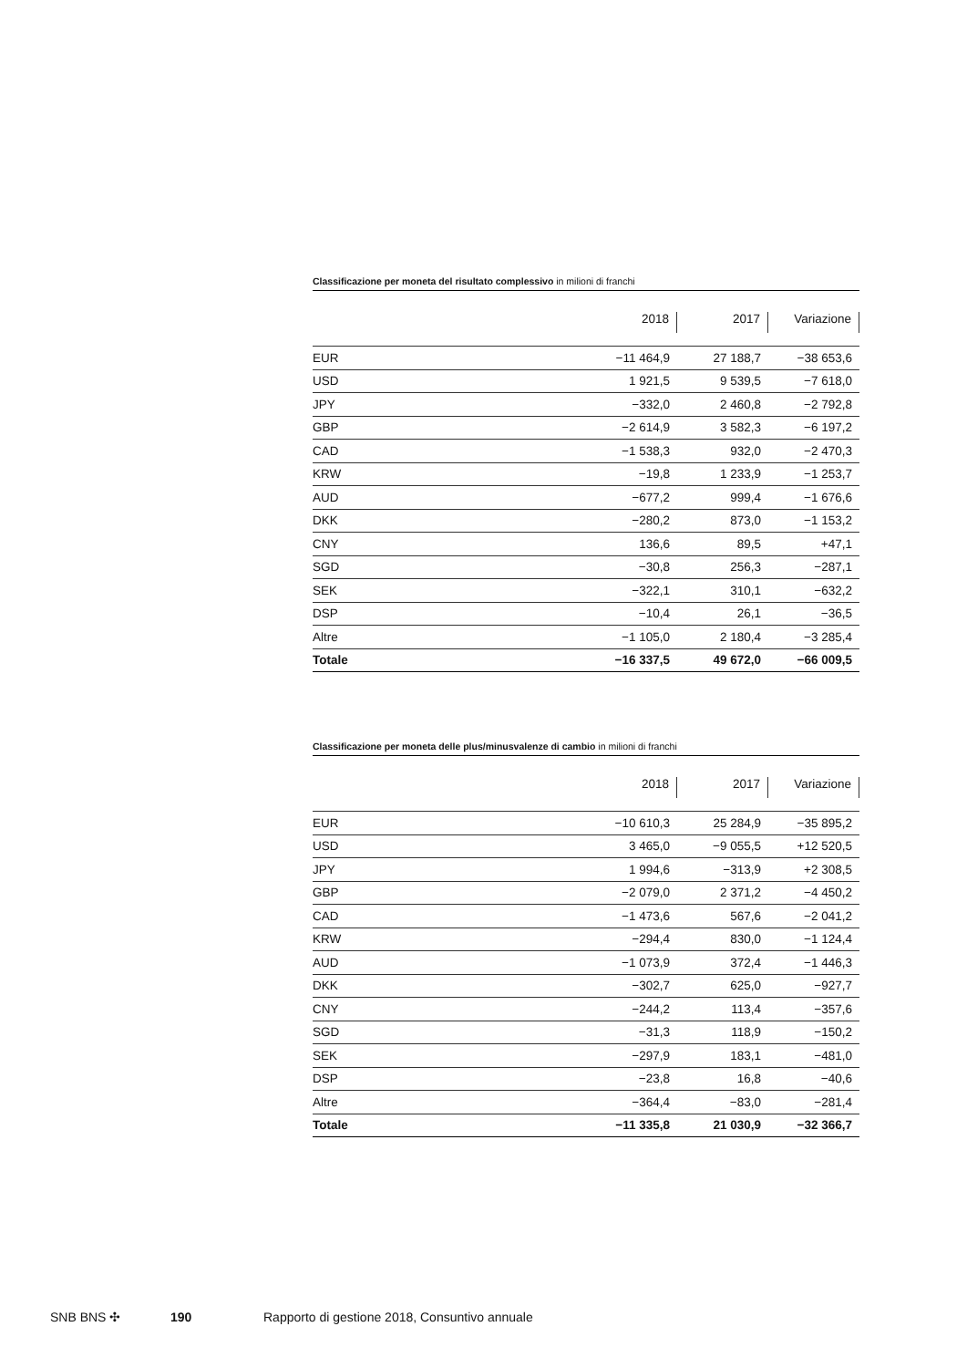Classificazione per moneta del risultato complessivo in milioni di franchi
| | 2018 | 2017 | Variazione |
| --- | --- | --- | --- |
| EUR | −11 464,9 | 27 188,7 | −38 653,6 |
| USD | 1 921,5 | 9 539,5 | −7 618,0 |
| JPY | −332,0 | 2 460,8 | −2 792,8 |
| GBP | −2 614,9 | 3 582,3 | −6 197,2 |
| CAD | −1 538,3 | 932,0 | −2 470,3 |
| KRW | −19,8 | 1 233,9 | −1 253,7 |
| AUD | −677,2 | 999,4 | −1 676,6 |
| DKK | −280,2 | 873,0 | −1 153,2 |
| CNY | 136,6 | 89,5 | +47,1 |
| SGD | −30,8 | 256,3 | −287,1 |
| SEK | −322,1 | 310,1 | −632,2 |
| DSP | −10,4 | 26,1 | −36,5 |
| Altre | −1 105,0 | 2 180,4 | −3 285,4 |
| Totale | −16 337,5 | 49 672,0 | −66 009,5 |
Classificazione per moneta delle plus/minusvalenze di cambio in milioni di franchi
| | 2018 | 2017 | Variazione |
| --- | --- | --- | --- |
| EUR | −10 610,3 | 25 284,9 | −35 895,2 |
| USD | 3 465,0 | −9 055,5 | +12 520,5 |
| JPY | 1 994,6 | −313,9 | +2 308,5 |
| GBP | −2 079,0 | 2 371,2 | −4 450,2 |
| CAD | −1 473,6 | 567,6 | −2 041,2 |
| KRW | −294,4 | 830,0 | −1 124,4 |
| AUD | −1 073,9 | 372,4 | −1 446,3 |
| DKK | −302,7 | 625,0 | −927,7 |
| CNY | −244,2 | 113,4 | −357,6 |
| SGD | −31,3 | 118,9 | −150,2 |
| SEK | −297,9 | 183,1 | −481,0 |
| DSP | −23,8 | 16,8 | −40,6 |
| Altre | −364,4 | −83,0 | −281,4 |
| Totale | −11 335,8 | 21 030,9 | −32 366,7 |
SNB BNS ✣ 190 Rapporto di gestione 2018, Consuntivo annuale